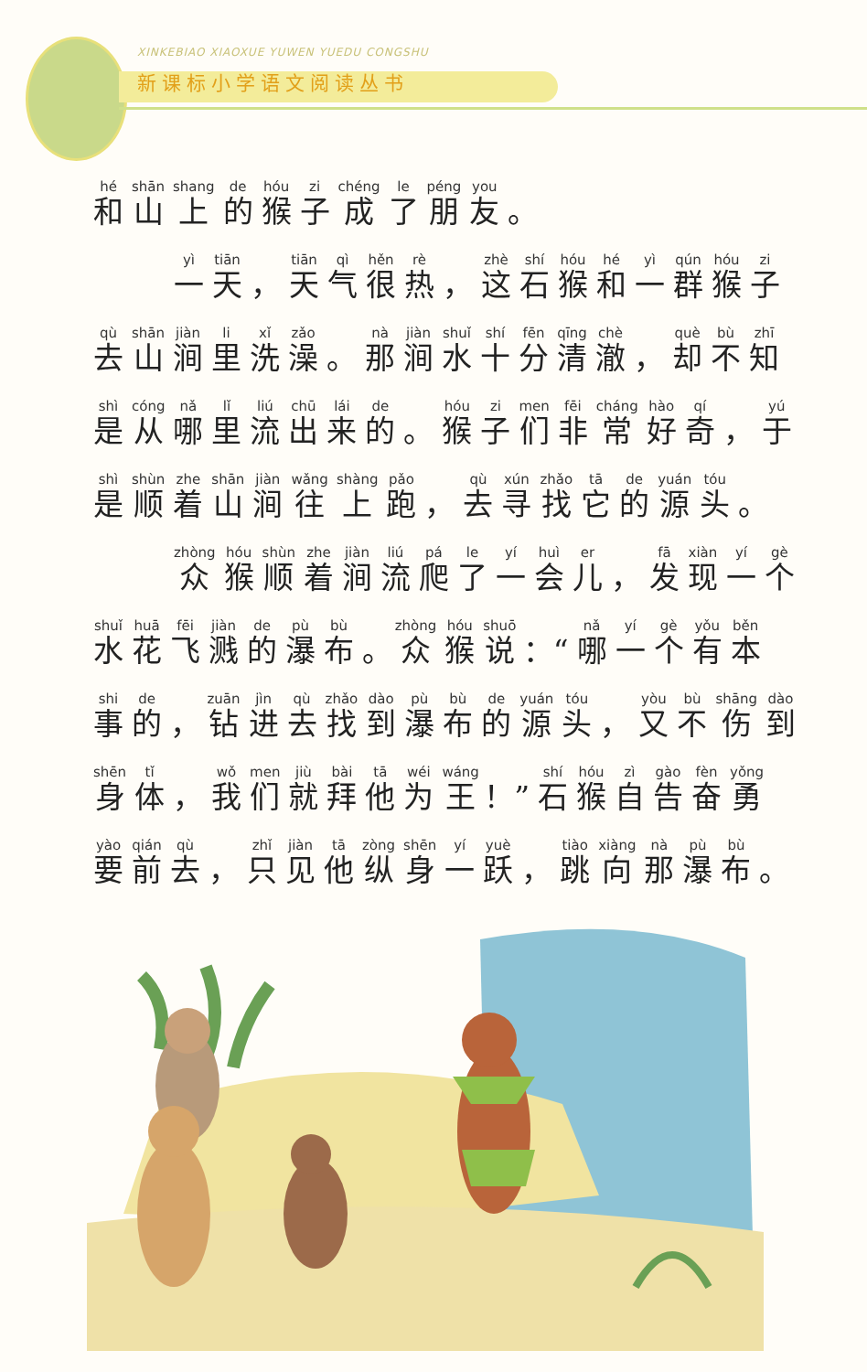XINKEBIAO XIAOXUE YUWEN YUEDU CONGSHU
新课标小学语文阅读丛书
和山上的猴子成了朋友 。
一天 ， 天气很热 ， 这石猴和一群猴子
去山涧里洗澡 。 那涧水十分清澈 ， 却不知
是从哪里流出来的 。 猴子们非常好奇 ， 于
是顺着山涧往上跑 ， 去寻找它的源头 。
众猴顺着涧流爬了一会儿 ， 发现一个
水花飞溅的瀑布 。 众猴说 ：“哪一个有本
事的 ， 钻进去找到瀑布的源头 ， 又不伤到
身体 ， 我们就拜他为王 ！” 石猴自告奋勇
要前去 ， 只见他纵身一跃 ， 跳向那瀑布 。